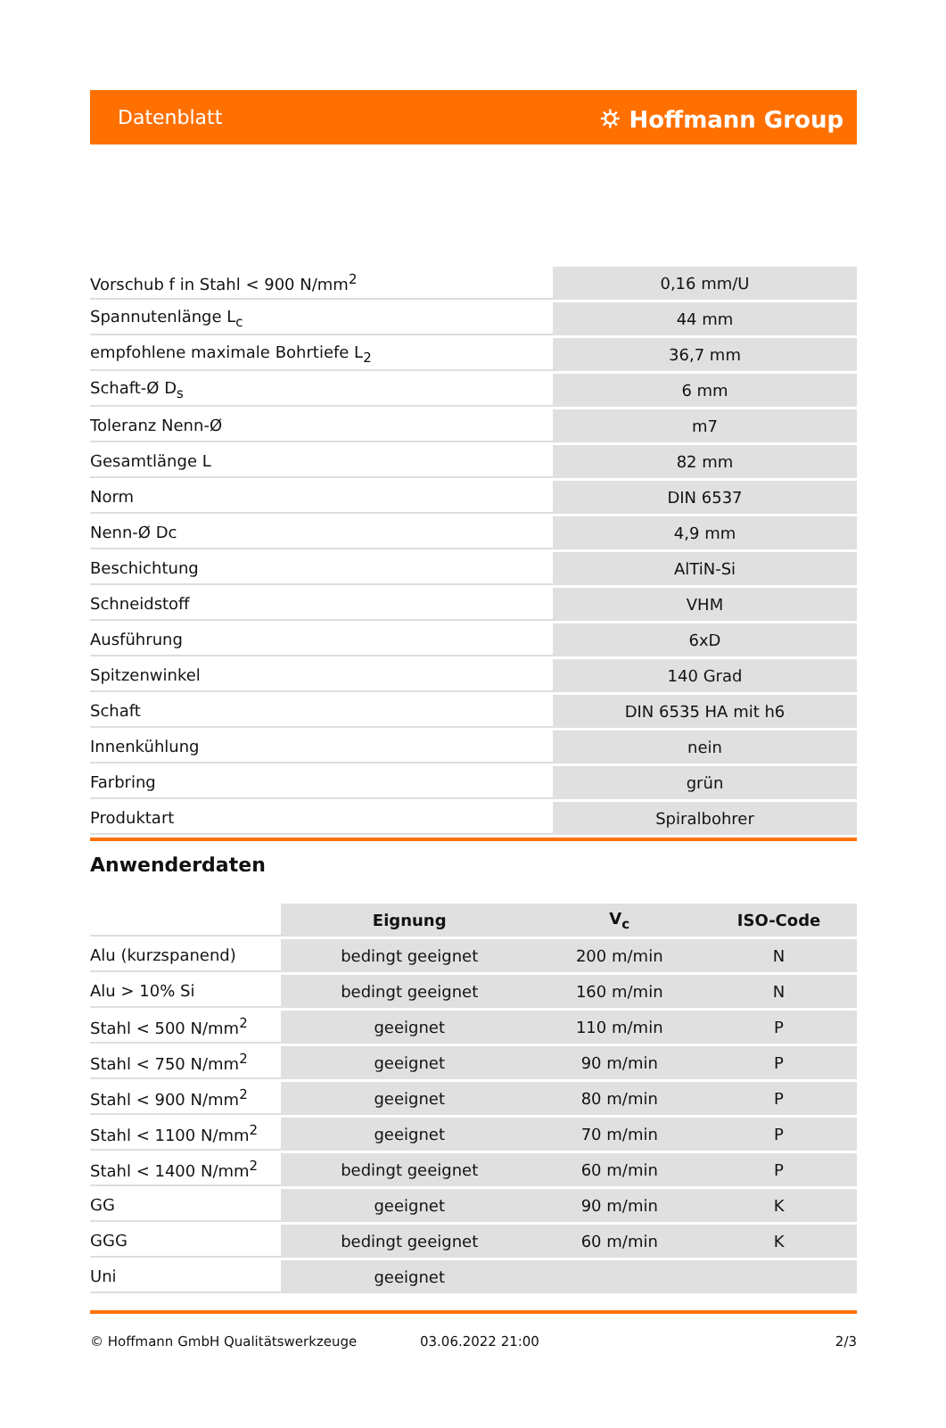Datenblatt ⛭ Hoffmann Group
| Vorschub f in Stahl < 900 N/mm<sup>2</sup> | 0,16 mm/U |
| Spannutenlänge L<sub>c</sub> | 44 mm |
| empfohlene maximale Bohrtiefe L<sub>2</sub> | 36,7 mm |
| Schaft-Ø D<sub>s</sub> | 6 mm |
| Toleranz Nenn-Ø | m7 |
| Gesamtlänge L | 82 mm |
| Norm | DIN 6537 |
| Nenn-Ø Dc | 4,9 mm |
| Beschichtung | AlTiN-Si |
| Schneidstoff | VHM |
| Ausführung | 6xD |
| Spitzenwinkel | 140 Grad |
| Schaft | DIN 6535 HA mit h6 |
| Innenkühlung | nein |
| Farbring | grün |
| Produktart | Spiralbohrer |
Anwenderdaten
| | Eignung | V<sub>c</sub> | ISO-Code |
| Alu (kurzspanend) | bedingt geeignet | 200 m/min | N |
| Alu > 10% Si | bedingt geeignet | 160 m/min | N |
| Stahl < 500 N/mm<sup>2</sup> | geeignet | 110 m/min | P |
| Stahl < 750 N/mm<sup>2</sup> | geeignet | 90 m/min | P |
| Stahl < 900 N/mm<sup>2</sup> | geeignet | 80 m/min | P |
| Stahl < 1100 N/mm<sup>2</sup> | geeignet | 70 m/min | P |
| Stahl < 1400 N/mm<sup>2</sup> | bedingt geeignet | 60 m/min | P |
| GG | geeignet | 90 m/min | K |
| GGG | bedingt geeignet | 60 m/min | K |
| Uni | geeignet | | |
© Hoffmann GmbH Qualitätswerkzeuge 03.06.2022 21:00 2/3